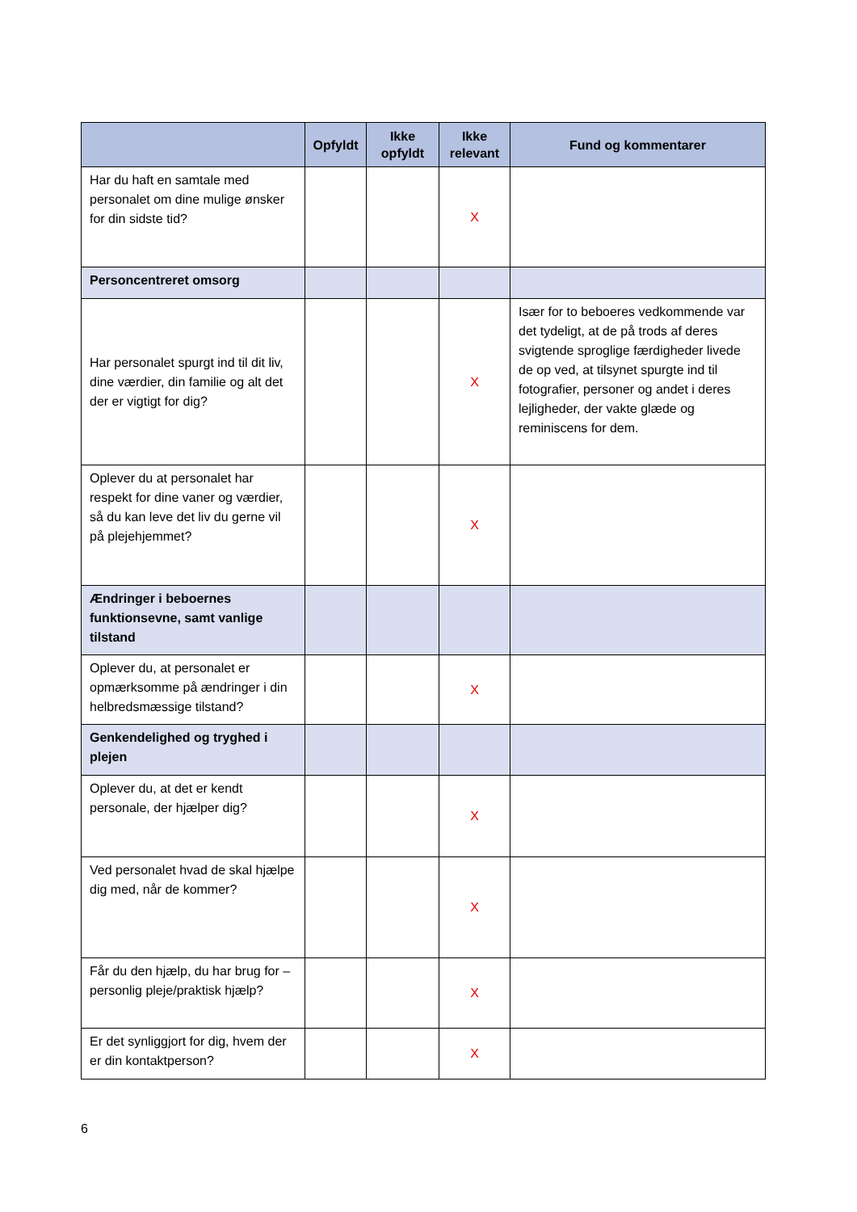| | Opfyldt | Ikke opfyldt | Ikke relevant | Fund og kommentarer |
| --- | --- | --- | --- | --- |
| Har du haft en samtale med personalet om dine mulige ønsker for din sidste tid? | | | X | |
| Personcentreret omsorg | | | | |
| Har personalet spurgt ind til dit liv, dine værdier, din familie og alt det der er vigtigt for dig? | | | X | Især for to beboeres vedkommende var det tydeligt, at de på trods af deres svigtende sproglige færdigheder livede de op ved, at tilsynet spurgte ind til fotografier, personer og andet i deres lejligheder, der vakte glæde og reminiscens for dem. |
| Oplever du at personalet har respekt for dine vaner og værdier, så du kan leve det liv du gerne vil på plejehjemmet? | | | X | |
| Ændringer i beboernes funktionsevne, samt vanlige tilstand | | | | |
| Oplever du, at personalet er opmærksomme på ændringer i din helbredsmæssige tilstand? | | | X | |
| Genkendelighed og tryghed i plejen | | | | |
| Oplever du, at det er kendt personale, der hjælper dig? | | | X | |
| Ved personalet hvad de skal hjælpe dig med, når de kommer? | | | X | |
| Får du den hjælp, du har brug for – personlig pleje/praktisk hjælp? | | | X | |
| Er det synliggjort for dig, hvem der er din kontaktperson? | | | X | |
6